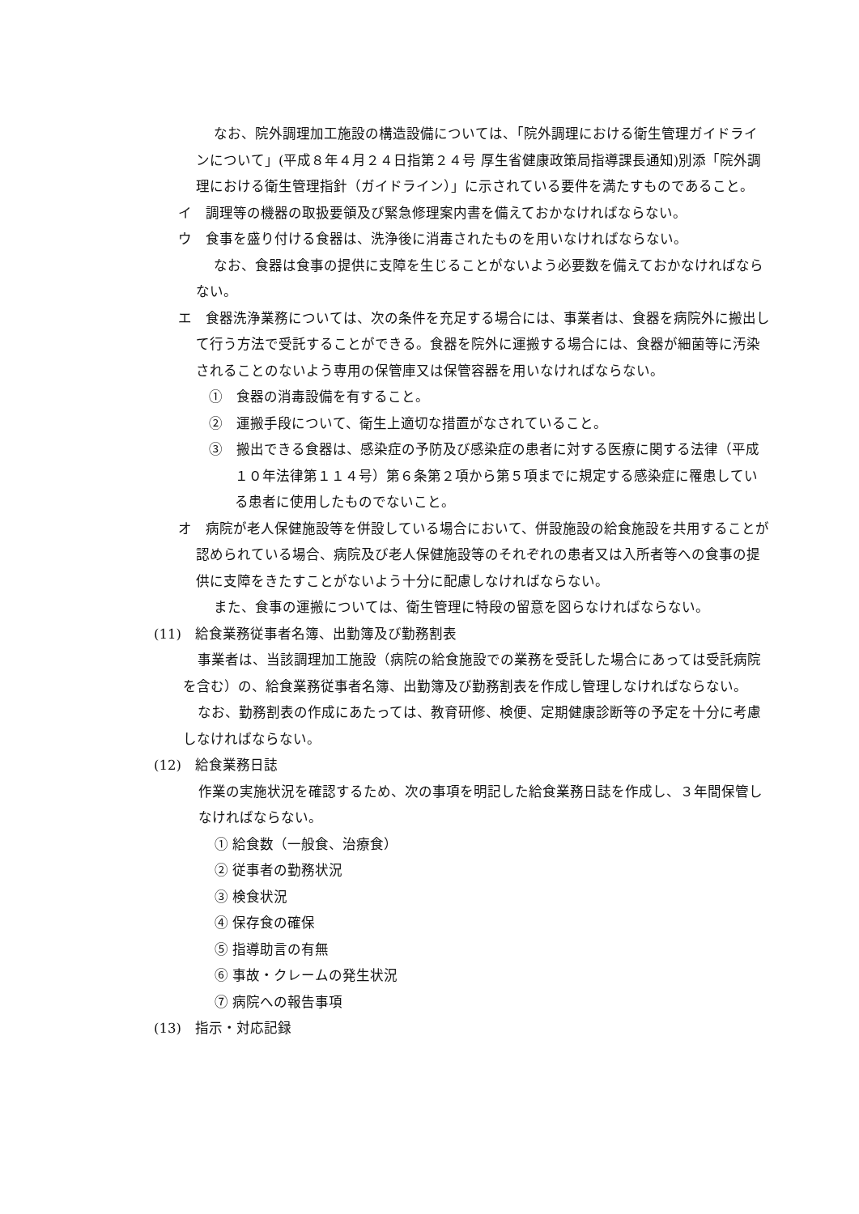なお、院外調理加工施設の構造設備については、「院外調理における衛生管理ガイドラインについて」(平成８年４月２４日指第２４号 厚生省健康政策局指導課長通知)別添「院外調理における衛生管理指針（ガイドライン）」に示されている要件を満たすものであること。
イ　調理等の機器の取扱要領及び緊急修理案内書を備えておかなければならない。
ウ　食事を盛り付ける食器は、洗浄後に消毒されたものを用いなければならない。
なお、食器は食事の提供に支障を生じることがないよう必要数を備えておかなければならない。
エ　食器洗浄業務については、次の条件を充足する場合には、事業者は、食器を病院外に搬出して行う方法で受託することができる。食器を院外に運搬する場合には、食器が細菌等に汚染されることのないよう専用の保管庫又は保管容器を用いなければならない。
①　食器の消毒設備を有すること。
②　運搬手段について、衛生上適切な措置がなされていること。
③　搬出できる食器は、感染症の予防及び感染症の患者に対する医療に関する法律（平成１０年法律第１１４号）第６条第２項から第５項までに規定する感染症に罹患している患者に使用したものでないこと。
オ　病院が老人保健施設等を併設している場合において、併設施設の給食施設を共用することが認められている場合、病院及び老人保健施設等のそれぞれの患者又は入所者等への食事の提供に支障をきたすことがないよう十分に配慮しなければならない。
また、食事の運搬については、衛生管理に特段の留意を図らなければならない。
(11)　給食業務従事者名簿、出勤簿及び勤務割表
事業者は、当該調理加工施設（病院の給食施設での業務を受託した場合にあっては受託病院を含む）の、給食業務従事者名簿、出勤簿及び勤務割表を作成し管理しなければならない。
なお、勤務割表の作成にあたっては、教育研修、検便、定期健康診断等の予定を十分に考慮しなければならない。
(12)　給食業務日誌
作業の実施状況を確認するため、次の事項を明記した給食業務日誌を作成し、３年間保管しなければならない。
① 給食数（一般食、治療食）
② 従事者の勤務状況
③ 検食状況
④ 保存食の確保
⑤ 指導助言の有無
⑥ 事故・クレームの発生状況
⑦ 病院への報告事項
(13)　指示・対応記録